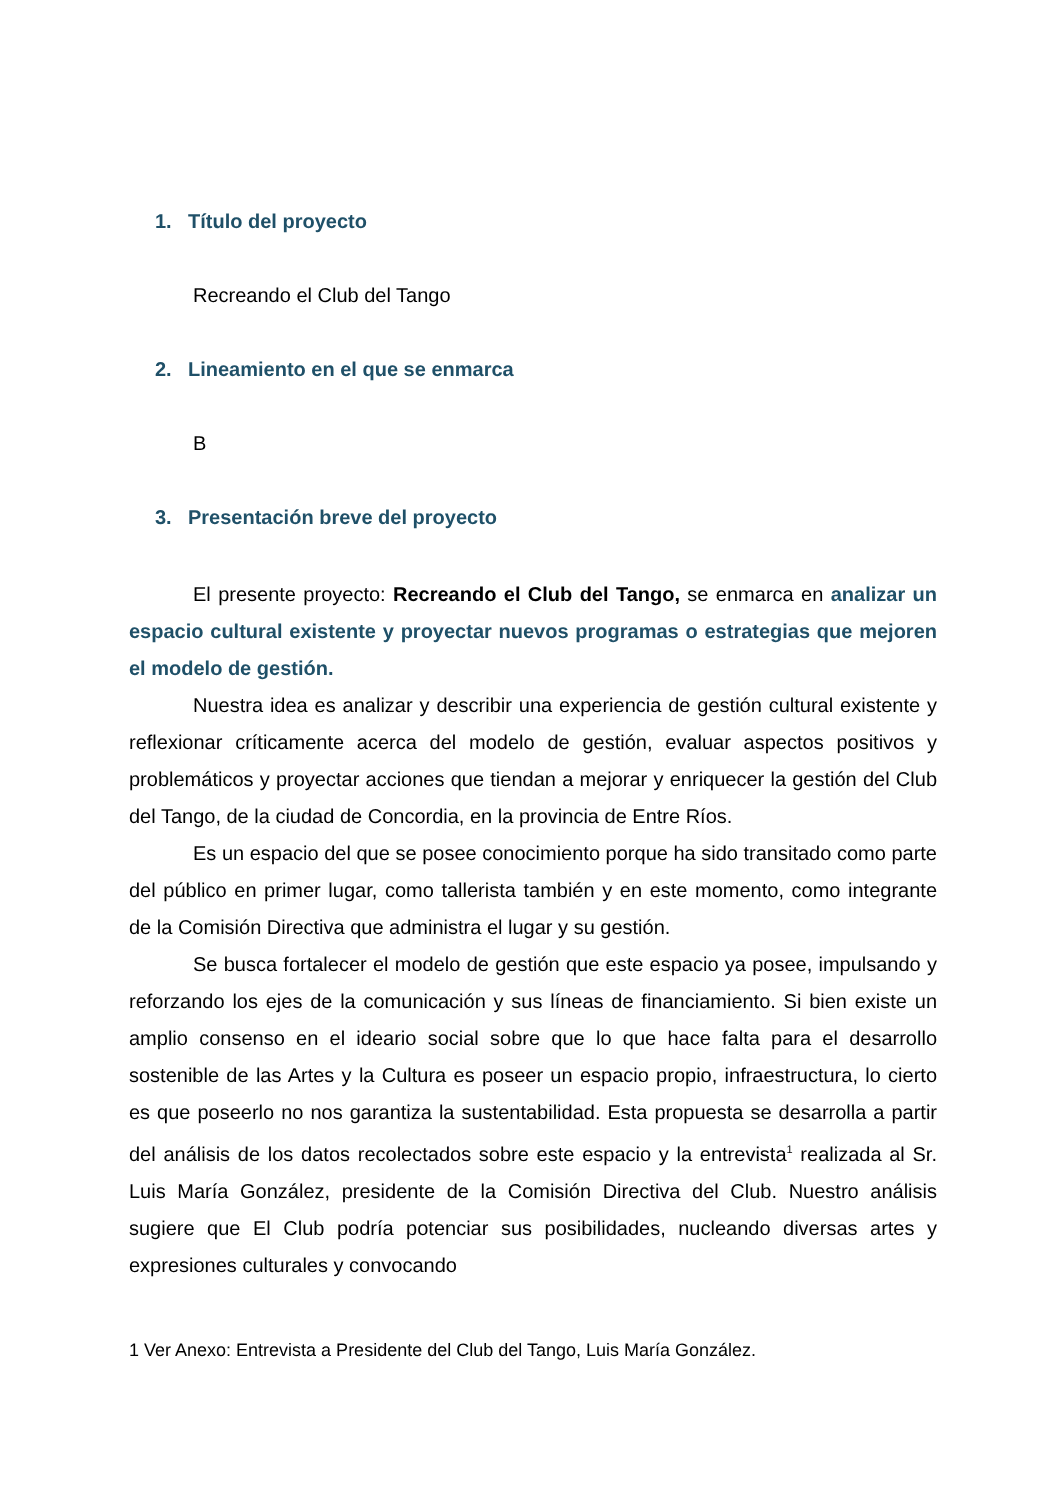1. Título del proyecto
Recreando el Club del Tango
2. Lineamiento en el que se enmarca
B
3. Presentación breve del proyecto
El presente proyecto: Recreando el Club del Tango, se enmarca en analizar un espacio cultural existente y proyectar nuevos programas o estrategias que mejoren el modelo de gestión.
Nuestra idea es analizar y describir una experiencia de gestión cultural existente y reflexionar críticamente acerca del modelo de gestión, evaluar aspectos positivos y problemáticos y proyectar acciones que tiendan a mejorar y enriquecer la gestión del Club del Tango, de la ciudad de Concordia, en la provincia de Entre Ríos.
Es un espacio del que se posee conocimiento porque ha sido transitado como parte del público en primer lugar, como tallerista también y en este momento, como integrante de la Comisión Directiva que administra el lugar y su gestión.
Se busca fortalecer el modelo de gestión que este espacio ya posee, impulsando y reforzando los ejes de la comunicación y sus líneas de financiamiento. Si bien existe un amplio consenso en el ideario social sobre que lo que hace falta para el desarrollo sostenible de las Artes y la Cultura es poseer un espacio propio, infraestructura, lo cierto es que poseerlo no nos garantiza la sustentabilidad. Esta propuesta se desarrolla a partir del análisis de los datos recolectados sobre este espacio y la entrevista<sup>1</sup> realizada al Sr. Luis María González, presidente de la Comisión Directiva del Club. Nuestro análisis sugiere que El Club podría potenciar sus posibilidades, nucleando diversas artes y expresiones culturales y convocando
1 Ver Anexo: Entrevista a Presidente del Club del Tango, Luis María González.